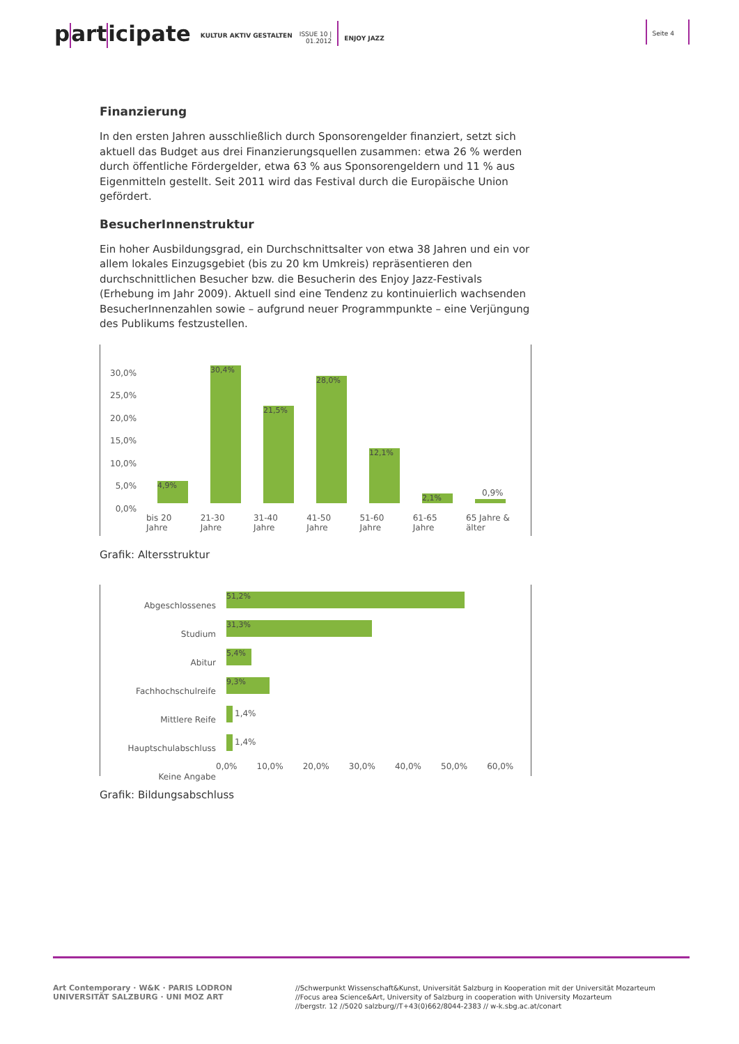p art icipate
KULTUR AKTIV GESTALTEN ISSUE 10 |
01.2012
ENJOY JAZZ
Seite 4
Finanzierung
In den ersten Jahren ausschließlich durch Sponsorengelder finanziert, setzt sich aktuell das Budget aus drei Finanzierungsquellen zusammen: etwa 26 % werden durch öffentliche Fördergelder, etwa 63 % aus Sponsorengeldern und 11 % aus Eigenmitteln gestellt. Seit 2011 wird das Festival durch die Europäische Union gefördert.
BesucherInnenstruktur
Ein hoher Ausbildungsgrad, ein Durchschnittsalter von etwa 38 Jahren und ein vor allem lokales Einzugsgebiet (bis zu 20 km Umkreis) repräsentieren den durchschnittlichen Besucher bzw. die Besucherin des Enjoy Jazz-Festivals (Erhebung im Jahr 2009). Aktuell sind eine Tendenz zu kontinuierlich wachsenden BesucherInnenzahlen sowie – aufgrund neuer Programmpunkte – eine Verjüngung des Publikums festzustellen.
30,0%
25,0%
20,0%
15,0%
10,0%
5,0%
0,0%
4,9%
30,4%
21,5%
28,0%
12,1%
2,1%
0,9%
bis 20 Jahre 21-30 Jahre 31-40 Jahre 41-50 Jahre 51-60 Jahre 61-65 Jahre 65 Jahre & älter
Grafik: Altersstruktur
Abgeschlossenes Studium
Abitur
Fachhochschulreife
Mittlere Reife
Hauptschulabschluss
Keine Angabe
51,2%
31,3%
5,4%
9,3%
1,4%
1,4%
0,0% 10,0% 20,0% 30,0% 40,0% 50,0% 60,0%
Grafik: Bildungsabschluss
Art Contemporary · W&K · PARIS LODRON UNIVERSITÄT SALZBURG · UNI MOZ ART
//Schwerpunkt Wissenschaft&Kunst, Universität Salzburg in Kooperation mit der Universität Mozarteum
//Focus area Science&Art, University of Salzburg in cooperation with University Mozarteum
//bergstr. 12 //5020 salzburg//T+43(0)662/8044-2383 // w-k.sbg.ac.at/conart